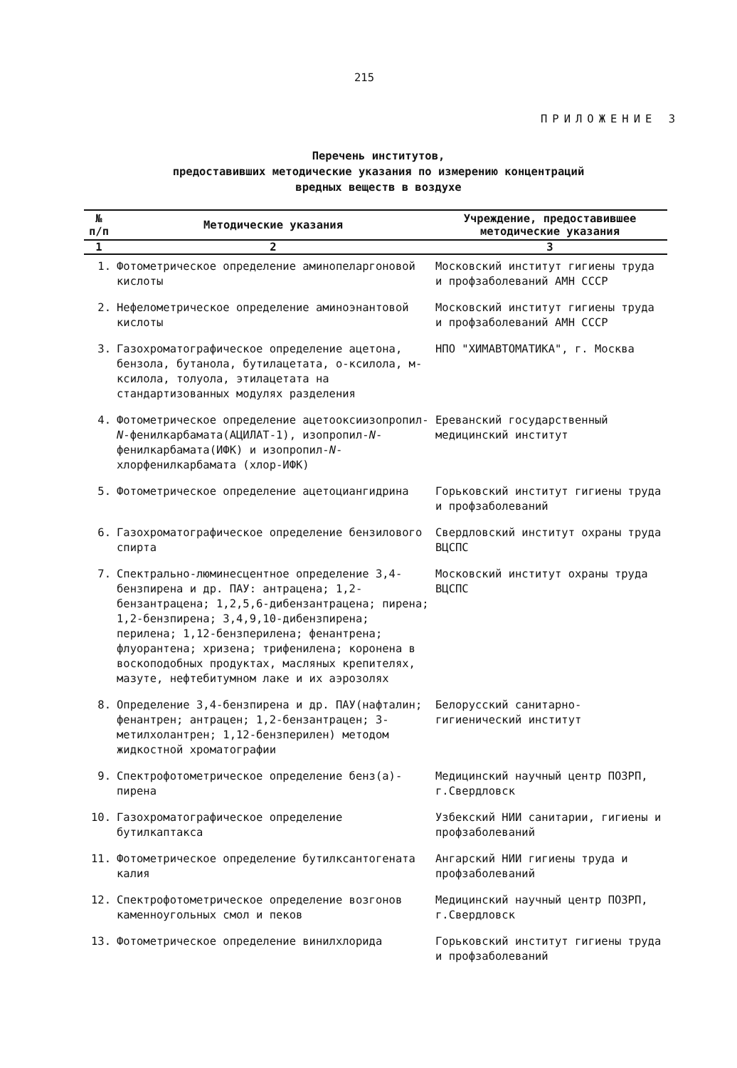215
ПРИЛОЖЕНИЕ 3
Перечень институтов,
предоставивших методические указания по измерению концентраций
вредных веществ в воздухе
| № п/п | Методические указания | Учреждение, предоставившее методические указания |
| --- | --- | --- |
| 1 | 2 | 3 |
| 1. | Фотометрическое определение аминопеларгоновой кислоты | Московский институт гигиены труда и профзаболеваний АМН СССР |
| 2. | Нефелометрическое определение аминоэнантовой кислоты | Московский институт гигиены труда и профзаболеваний АМН СССР |
| 3. | Газохроматографическое определение ацетона, бензола, бутанола, бутилацетата, о-ксилола, м-ксилола, толуола, этилацетата на стандартизованных модулях разделения | НПО "ХИМАВТОМАТИКА", г. Москва |
| 4. | Фотометрическое определение ацетооксиизопропил- N -фенилкарбамата(АЦИЛАТ-1), изопропил- N -фенилкарбамата(ИФК) и изопропил- N -хлорфенилкарбамата (хлор-ИФК) | Ереванский государственный медицинский институт |
| 5. | Фотометрическое определение ацетоциангидрина | Горьковский институт гигиены труда и профзаболеваний |
| 6. | Газохроматографическое определение бензилового спирта | Свердловский институт охраны труда ВЦСПС |
| 7. | Спектрально-люминесцентное определение 3,4-бензпирена и др. ПАУ: антрацена; 1,2-бензантрацена; 1,2,5,6-дибензантрацена; пирена; 1,2-бензпирена; 3,4,9,10-дибензпирена; перилена; 1,12-бензперилена; фенантрена; флуорантена; хризена; трифенилена; коронена в воскоподобных продуктах, масляных крепителях, мазуте, нефтебитумном лаке и их аэрозолях | Московский институт охраны труда ВЦСПС |
| 8. | Определение 3,4-бензпирена и др. ПАУ(нафталин; фенантрен; антрацен; 1,2-бензантрацен; 3-метилхолантрен; 1,12-бензперилен) методом жидкостной хроматографии | Белорусский санитарно-гигиенический институт |
| 9. | Спектрофотометрическое определение бенз(а)-пирена | Медицинский научный центр ПОЗРП, г.Свердловск |
| 10. | Газохроматографическое определение бутилкаптакса | Узбекский НИИ санитарии, гигиены и профзаболеваний |
| 11. | Фотометрическое определение бутилксантогената калия | Ангарский НИИ гигиены труда и профзаболеваний |
| 12. | Спектрофотометрическое определение возгонов каменноугольных смол и пеков | Медицинский научный центр ПОЗРП, г.Свердловск |
| 13. | Фотометрическое определение винилхлорида | Горьковский институт гигиены труда и профзаболеваний |